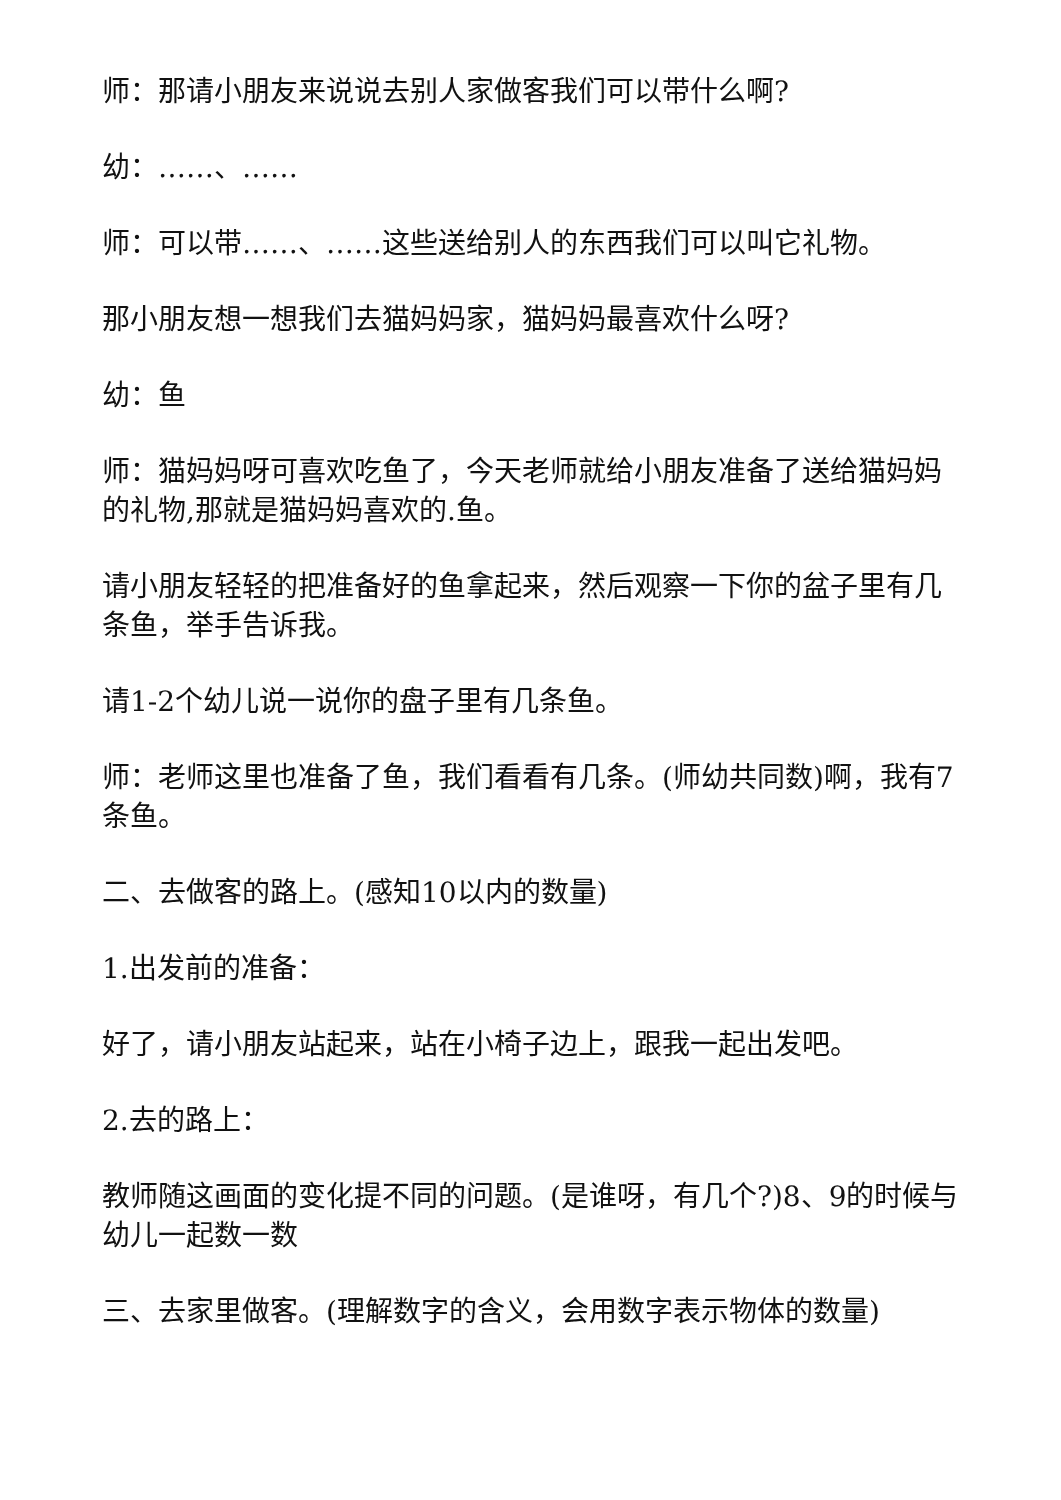师：那请小朋友来说说去别人家做客我们可以带什么啊?
幼：……、……
师：可以带……、……这些送给别人的东西我们可以叫它礼物。
那小朋友想一想我们去猫妈妈家，猫妈妈最喜欢什么呀?
幼：鱼
师：猫妈妈呀可喜欢吃鱼了，今天老师就给小朋友准备了送给猫妈妈的礼物,那就是猫妈妈喜欢的.鱼。
请小朋友轻轻的把准备好的鱼拿起来，然后观察一下你的盆子里有几条鱼，举手告诉我。
请1-2个幼儿说一说你的盘子里有几条鱼。
师：老师这里也准备了鱼，我们看看有几条。(师幼共同数)啊，我有7条鱼。
二、去做客的路上。(感知10以内的数量)
1.出发前的准备：
好了，请小朋友站起来，站在小椅子边上，跟我一起出发吧。
2.去的路上：
教师随这画面的变化提不同的问题。(是谁呀，有几个?)8、9的时候与幼儿一起数一数
三、去家里做客。(理解数字的含义，会用数字表示物体的数量)